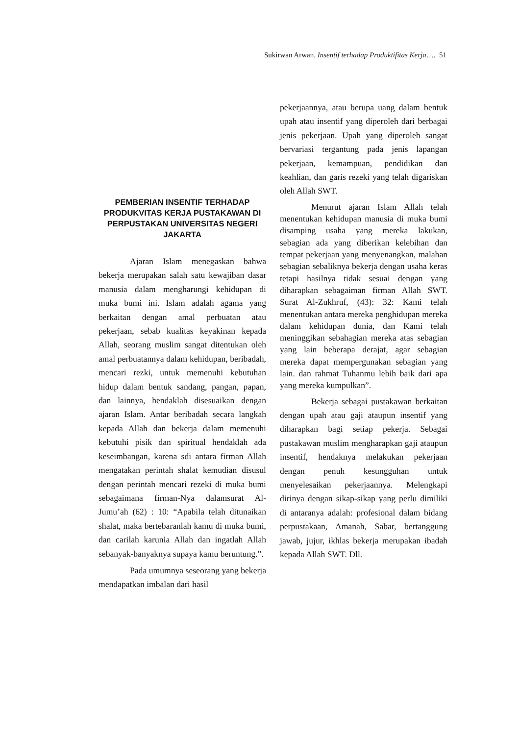Sukirwan Arwan, Insentif terhadap Produktifitas Kerja…. 51
PEMBERIAN INSENTIF TERHADAP PRODUKVITAS KERJA PUSTAKAWAN DI PERPUSTAKAN UNIVERSITAS NEGERI JAKARTA
Ajaran Islam menegaskan bahwa bekerja merupakan salah satu kewajiban dasar manusia dalam mengharungi kehidupan di muka bumi ini. Islam adalah agama yang berkaitan dengan amal perbuatan atau pekerjaan, sebab kualitas keyakinan kepada Allah, seorang muslim sangat ditentukan oleh amal perbuatannya dalam kehidupan, beribadah, mencari rezki, untuk memenuhi kebutuhan hidup dalam bentuk sandang, pangan, papan, dan lainnya, hendaklah disesuaikan dengan ajaran Islam. Antar beribadah secara langkah kepada Allah dan bekerja dalam memenuhi kebutuhi pisik dan spiritual hendaklah ada keseimbangan, karena sdi antara firman Allah mengatakan perintah shalat kemudian disusul dengan perintah mencari rezeki di muka bumi sebagaimana firman-Nya dalamsurat Al-Jumu’ah (62) : 10: “Apabila telah ditunaikan shalat, maka bertebaranlah kamu di muka bumi, dan carilah karunia Allah dan ingatlah Allah sebanyak-banyaknya supaya kamu beruntung.”.
Pada umumnya seseorang yang bekerja mendapatkan imbalan dari hasil
pekerjaannya, atau berupa uang dalam bentuk upah atau insentif yang diperoleh dari berbagai jenis pekerjaan. Upah yang diperoleh sangat bervariasi tergantung pada jenis lapangan pekerjaan, kemampuan, pendidikan dan keahlian, dan garis rezeki yang telah digariskan oleh Allah SWT.
Menurut ajaran Islam Allah telah menentukan kehidupan manusia di muka bumi disamping usaha yang mereka lakukan, sebagian ada yang diberikan kelebihan dan tempat pekerjaan yang menyenangkan, malahan sebagian sebaliknya bekerja dengan usaha keras tetapi hasilnya tidak sesuai dengan yang diharapkan sebagaiman firman Allah SWT. Surat Al-Zukhruf, (43): 32: Kami telah menentukan antara mereka penghidupan mereka dalam kehidupan dunia, dan Kami telah meninggikan sebahagian mereka atas sebagian yang lain beberapa derajat, agar sebagian mereka dapat mempergunakan sebagian yang lain. dan rahmat Tuhanmu lebih baik dari apa yang mereka kumpulkan”.
Bekerja sebagai pustakawan berkaitan dengan upah atau gaji ataupun insentif yang diharapkan bagi setiap pekerja. Sebagai pustakawan muslim mengharapkan gaji ataupun insentif, hendaknya melakukan pekerjaan dengan penuh kesungguhan untuk menyelesaikan pekerjaannya. Melengkapi dirinya dengan sikap-sikap yang perlu dimiliki di antaranya adalah: profesional dalam bidang perpustakaan, Amanah, Sabar, bertanggung jawab, jujur, ikhlas bekerja merupakan ibadah kepada Allah SWT. Dll.